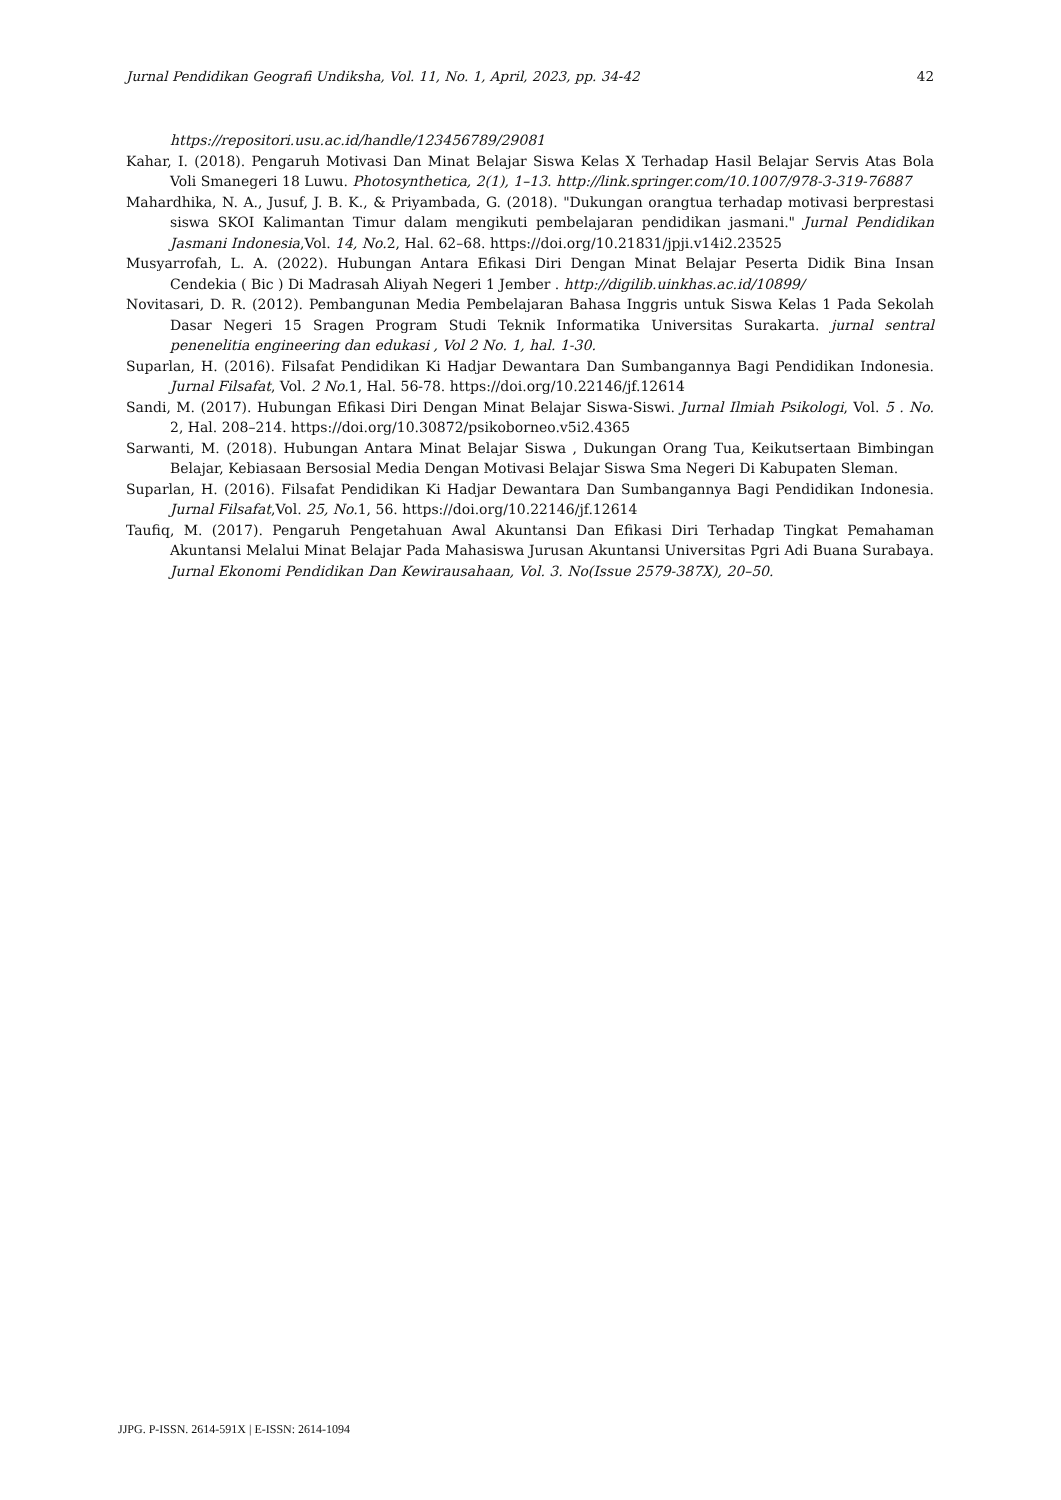Jurnal Pendidikan Geografi Undiksha, Vol. 11, No. 1, April, 2023, pp. 34-42 42
https://repositori.usu.ac.id/handle/123456789/29081
Kahar, I. (2018). Pengaruh Motivasi Dan Minat Belajar Siswa Kelas X Terhadap Hasil Belajar Servis Atas Bola Voli Smanegeri 18 Luwu. Photosynthetica, 2(1), 1–13. http://link.springer.com/10.1007/978-3-319-76887
Mahardhika, N. A., Jusuf, J. B. K., & Priyambada, G. (2018). "Dukungan orangtua terhadap motivasi berprestasi siswa SKOI Kalimantan Timur dalam mengikuti pembelajaran pendidikan jasmani." Jurnal Pendidikan Jasmani Indonesia,Vol. 14, No. 2, Hal. 62–68. https://doi.org/10.21831/jpji.v14i2.23525
Musyarrofah, L. A. (2022). Hubungan Antara Efikasi Diri Dengan Minat Belajar Peserta Didik Bina Insan Cendekia ( Bic ) Di Madrasah Aliyah Negeri 1 Jember . http://digilib.uinkhas.ac.id/10899/
Novitasari, D. R. (2012). Pembangunan Media Pembelajaran Bahasa Inggris untuk Siswa Kelas 1 Pada Sekolah Dasar Negeri 15 Sragen Program Studi Teknik Informatika Universitas Surakarta. jurnal sentral penenelitia engineering dan edukasi , Vol 2 No. 1, hal. 1-30.
Suparlan, H. (2016). Filsafat Pendidikan Ki Hadjar Dewantara Dan Sumbangannya Bagi Pendidikan Indonesia. Jurnal Filsafat, Vol. 2 No. 1, Hal. 56-78. https://doi.org/10.22146/jf.12614
Sandi, M. (2017). Hubungan Efikasi Diri Dengan Minat Belajar Siswa-Siswi. Jurnal Ilmiah Psikologi, Vol. 5 . No. 2, Hal. 208–214. https://doi.org/10.30872/psikoborneo.v5i2.4365
Sarwanti, M. (2018). Hubungan Antara Minat Belajar Siswa , Dukungan Orang Tua, Keikutsertaan Bimbingan Belajar, Kebiasaan Bersosial Media Dengan Motivasi Belajar Siswa Sma Negeri Di Kabupaten Sleman.
Suparlan, H. (2016). Filsafat Pendidikan Ki Hadjar Dewantara Dan Sumbangannya Bagi Pendidikan Indonesia. Jurnal Filsafat,Vol. 25, No. 1, 56. https://doi.org/10.22146/jf.12614
Taufiq, M. (2017). Pengaruh Pengetahuan Awal Akuntansi Dan Efikasi Diri Terhadap Tingkat Pemahaman Akuntansi Melalui Minat Belajar Pada Mahasiswa Jurusan Akuntansi Universitas Pgri Adi Buana Surabaya. Jurnal Ekonomi Pendidikan Dan Kewirausahaan, Vol. 3. No(Issue 2579-387X), 20–50.
JJPG. P-ISSN. 2614-591X | E-ISSN: 2614-1094